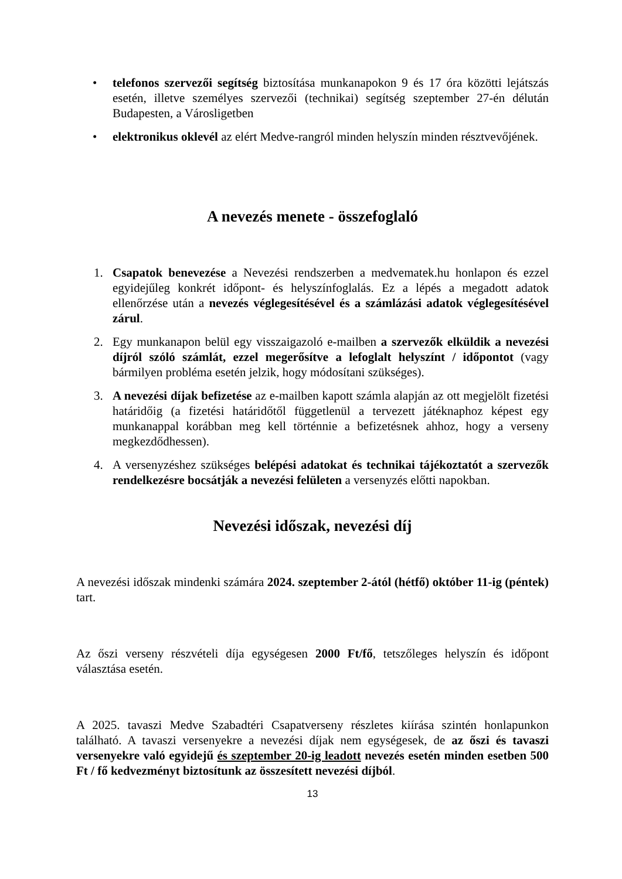• telefonos szervezői segítség biztosítása munkanapokon 9 és 17 óra közötti lejátszás esetén, illetve személyes szervezői (technikai) segítség szeptember 27-én délután Budapesten, a Városligetben
• elektronikus oklevél az elért Medve-rangról minden helyszín minden résztvevőjének.
A nevezés menete - összefoglaló
1. Csapatok benevezése a Nevezési rendszerben a medvematek.hu honlapon és ezzel egyidejűleg konkrét időpont- és helyszínfoglalás. Ez a lépés a megadott adatok ellenőrzése után a nevezés véglegesítésével és a számlázási adatok véglegesítésével zárul.
2. Egy munkanapon belül egy visszaigazoló e-mailben a szervezők elküldik a nevezési díjról szóló számlát, ezzel megerősítve a lefoglalt helyszínt / időpontot (vagy bármilyen probléma esetén jelzik, hogy módosítani szükséges).
3. A nevezési díjak befizetése az e-mailben kapott számla alapján az ott megjelölt fizetési határidőig (a fizetési határidőtől függetlenül a tervezett játéknaphoz képest egy munkanappal korábban meg kell történnie a befizetésnek ahhoz, hogy a verseny megkezdődhessen).
4. A versenyzéshez szükséges belépési adatokat és technikai tájékoztatót a szervezők rendelkezésre bocsátják a nevezési felületen a versenyzés előtti napokban.
Nevezési időszak, nevezési díj
A nevezési időszak mindenki számára 2024. szeptember 2-ától (hétfő) október 11-ig (péntek) tart.
Az őszi verseny részvételi díja egységesen 2000 Ft/fő, tetszőleges helyszín és időpont választása esetén.
A 2025. tavaszi Medve Szabadtéri Csapatverseny részletes kiírása szintén honlapunkon található. A tavaszi versenyekre a nevezési díjak nem egységesek, de az őszi és tavaszi versenyekre való egyidejű és szeptember 20-ig leadott nevezés esetén minden esetben 500 Ft / fő kedvezményt biztosítunk az összesített nevezési díjból.
13